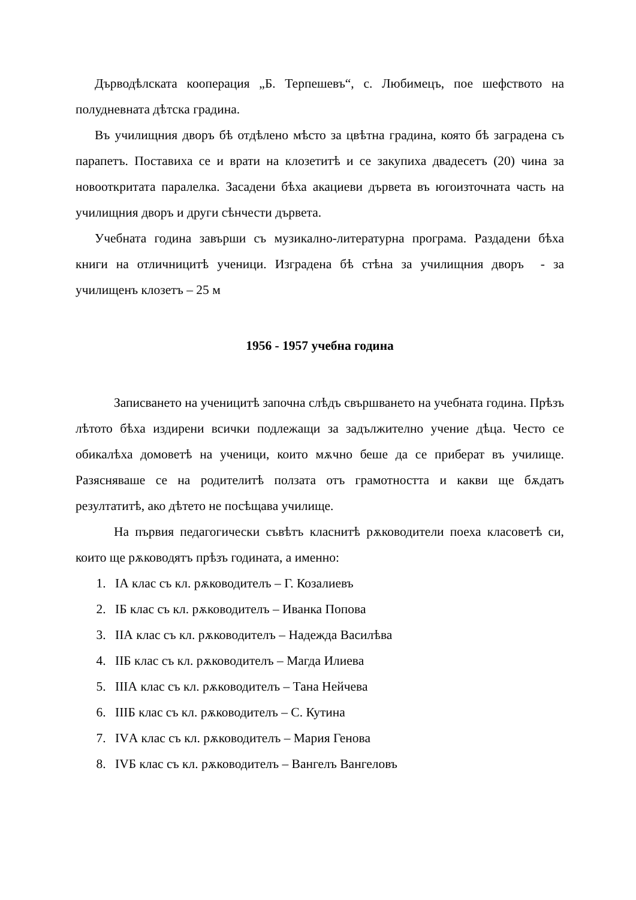Дърводѣлската кооперация „Б. Терпешевъ“, с. Любимецъ, пое шефството на полудневната дѣтска градина.
Въ училищния дворъ бѣ отдѣлено мѣсто за цвѣтна градина, която бѣ заградена съ парапетъ. Поставиха се и врати на клозетитѣ и се закупиха двадесетъ (20) чина за новооткритата паралелка. Засадени бѣха акациеви дървета въ югоизточната часть на училищния дворъ и други сѣнчести дървета.
Учебната година завърши съ музикално-литературна програма. Раздадени бѣха книги на отличницитѣ ученици. Изградена бѣ стѣна за училищния дворъ - за училищенъ клозетъ – 25 м
1956 - 1957 учебна година
Записването на ученицитѣ започна слѣдъ свършването на учебната година. Прѣзъ лѣтото бѣха издирени всички подлежащи за задължително учение дѣца. Често се обикалѣха домоветѣ на ученици, които мѫчно беше да се приберат въ училище. Разясняваше се на родителитѣ ползата отъ грамотността и какви ще бѫдатъ резултатитѣ, ако дѣтето не посѣщава училище.
На първия педагогически съвѣтъ класнитѣ рѫководители поеха класоветѣ си, които ще рѫководятъ прѣзъ годината, а именно:
1. IА клас съ кл. рѫководителъ – Г. Козалиевъ
2. IБ клас съ кл. рѫководителъ – Иванка Попова
3. IIА клас съ кл. рѫководителъ – Надежда Василѣва
4. IIБ клас съ кл. рѫководителъ – Магда Илиева
5. IIIА клас съ кл. рѫководителъ – Тана Нейчева
6. IIIБ клас съ кл. рѫководителъ – С. Кутина
7. IVА клас съ кл. рѫководителъ – Мария Генова
8. IVБ клас съ кл. рѫководителъ – Вангелъ Вангеловъ